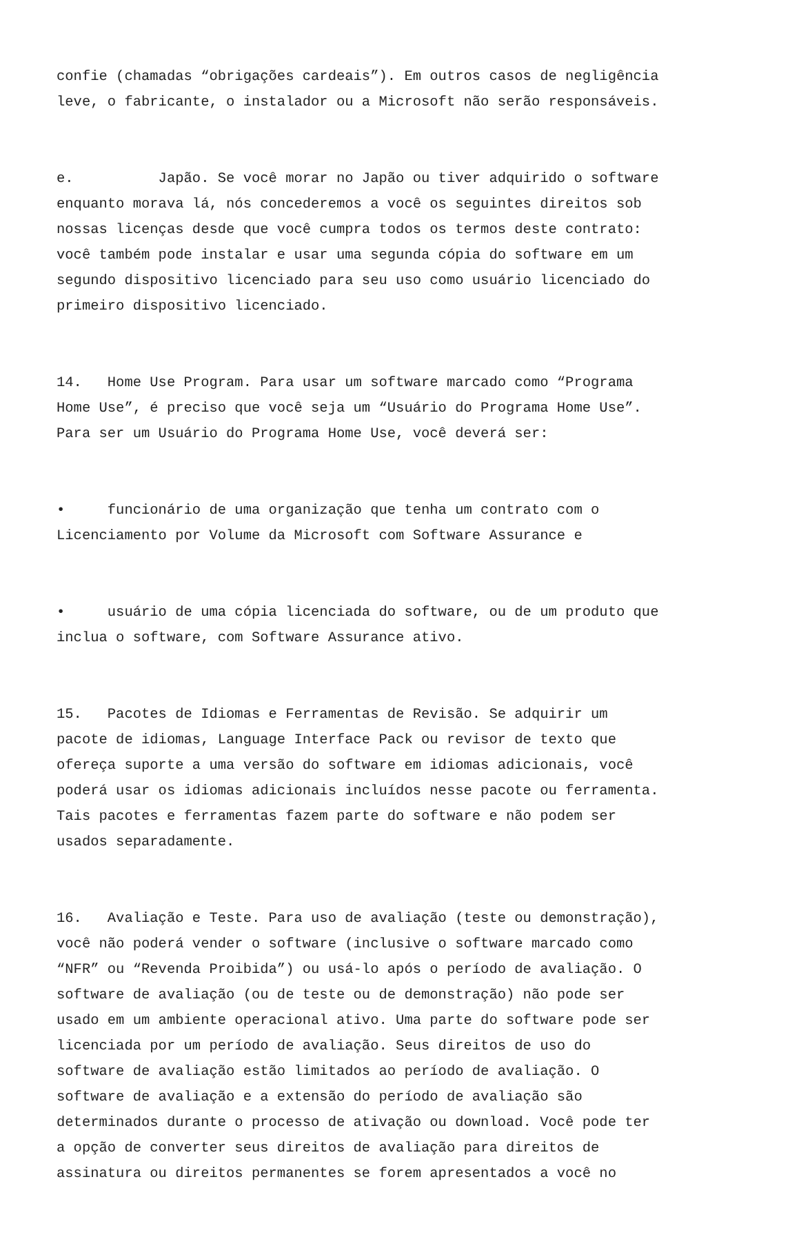confie (chamadas “obrigações cardeais”). Em outros casos de negligência leve, o fabricante, o instalador ou a Microsoft não serão responsáveis.
e. Japão. Se você morar no Japão ou tiver adquirido o software enquanto morava lá, nós concederemos a você os seguintes direitos sob nossas licenças desde que você cumpra todos os termos deste contrato: você também pode instalar e usar uma segunda cópia do software em um segundo dispositivo licenciado para seu uso como usuário licenciado do primeiro dispositivo licenciado.
14. Home Use Program. Para usar um software marcado como “Programa Home Use”, é preciso que você seja um “Usuário do Programa Home Use”. Para ser um Usuário do Programa Home Use, você deverá ser:
• funcionário de uma organização que tenha um contrato com o Licenciamento por Volume da Microsoft com Software Assurance e
• usuário de uma cópia licenciada do software, ou de um produto que inclua o software, com Software Assurance ativo.
15. Pacotes de Idiomas e Ferramentas de Revisão. Se adquirir um pacote de idiomas, Language Interface Pack ou revisor de texto que ofereça suporte a uma versão do software em idiomas adicionais, você poderá usar os idiomas adicionais incluídos nesse pacote ou ferramenta. Tais pacotes e ferramentas fazem parte do software e não podem ser usados separadamente.
16. Avaliação e Teste. Para uso de avaliação (teste ou demonstração), você não poderá vender o software (inclusive o software marcado como “NFR” ou “Revenda Proibida”) ou usá-lo após o período de avaliação. O software de avaliação (ou de teste ou de demonstração) não pode ser usado em um ambiente operacional ativo. Uma parte do software pode ser licenciada por um período de avaliação. Seus direitos de uso do software de avaliação estão limitados ao período de avaliação. O software de avaliação e a extensão do período de avaliação são determinados durante o processo de ativação ou download. Você pode ter a opção de converter seus direitos de avaliação para direitos de assinatura ou direitos permanentes se forem apresentados a você no